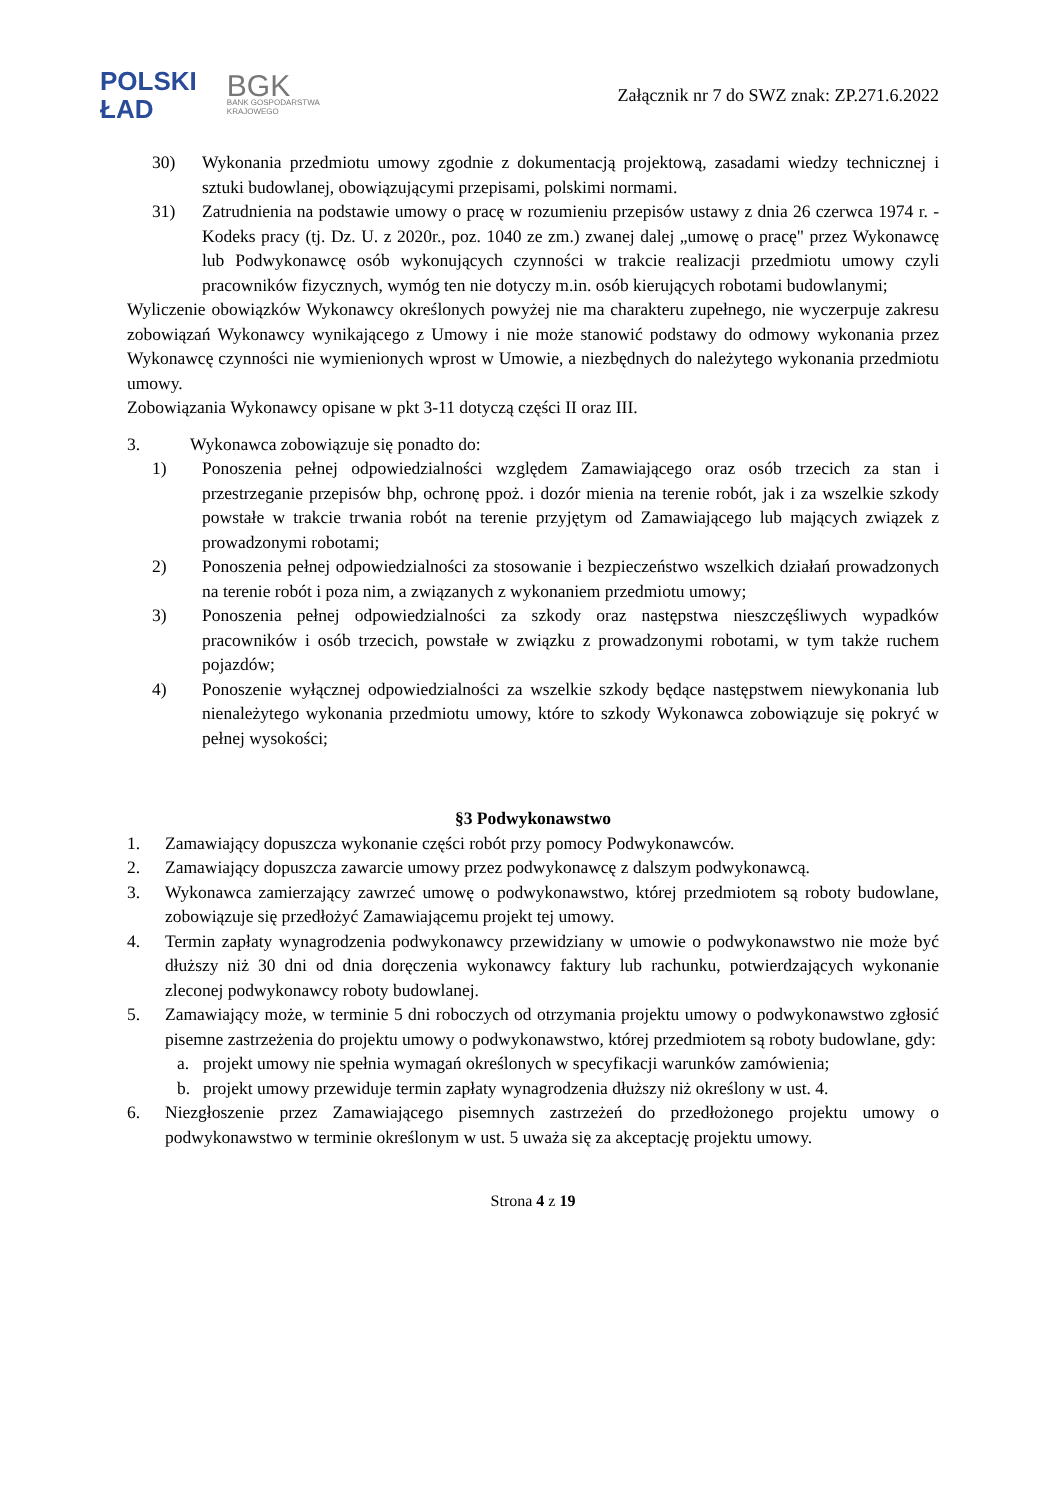POLSKI
ŁAD
BGK
BANK GOSPODARSTWA
KRAJOWEGO
Załącznik nr 7 do SWZ znak: ZP.271.6.2022
30) Wykonania przedmiotu umowy zgodnie z dokumentacją projektową, zasadami wiedzy technicznej i sztuki budowlanej, obowiązującymi przepisami, polskimi normami.
31) Zatrudnienia na podstawie umowy o pracę w rozumieniu przepisów ustawy z dnia 26 czerwca 1974 r. -Kodeks pracy (tj. Dz. U. z 2020r., poz. 1040 ze zm.) zwanej dalej „umowę o pracę" przez Wykonawcę lub Podwykonawcę osób wykonujących czynności w trakcie realizacji przedmiotu umowy czyli pracowników fizycznych, wymóg ten nie dotyczy m.in. osób kierujących robotami budowlanymi;
Wyliczenie obowiązków Wykonawcy określonych powyżej nie ma charakteru zupełnego, nie wyczerpuje zakresu zobowiązań Wykonawcy wynikającego z Umowy i nie może stanowić podstawy do odmowy wykonania przez Wykonawcę czynności nie wymienionych wprost w Umowie, a niezbędnych do należytego wykonania przedmiotu umowy.
Zobowiązania Wykonawcy opisane w pkt 3-11 dotyczą części II oraz III.
3. Wykonawca zobowiązuje się ponadto do:
1) Ponoszenia pełnej odpowiedzialności względem Zamawiającego oraz osób trzecich za stan i przestrzeganie przepisów bhp, ochronę ppoż. i dozór mienia na terenie robót, jak i za wszelkie szkody powstałe w trakcie trwania robót na terenie przyjętym od Zamawiającego lub mających związek z prowadzonymi robotami;
2) Ponoszenia pełnej odpowiedzialności za stosowanie i bezpieczeństwo wszelkich działań prowadzonych na terenie robót i poza nim, a związanych z wykonaniem przedmiotu umowy;
3) Ponoszenia pełnej odpowiedzialności za szkody oraz następstwa nieszczęśliwych wypadków pracowników i osób trzecich, powstałe w związku z prowadzonymi robotami, w tym także ruchem pojazdów;
4) Ponoszenie wyłącznej odpowiedzialności za wszelkie szkody będące następstwem niewykonania lub nienależytego wykonania przedmiotu umowy, które to szkody Wykonawca zobowiązuje się pokryć w pełnej wysokości;
§3 Podwykonawstwo
1. Zamawiający dopuszcza wykonanie części robót przy pomocy Podwykonawców.
2. Zamawiający dopuszcza zawarcie umowy przez podwykonawcę z dalszym podwykonawcą.
3. Wykonawca zamierzający zawrzeć umowę o podwykonawstwo, której przedmiotem są roboty budowlane, zobowiązuje się przedłożyć Zamawiającemu projekt tej umowy.
4. Termin zapłaty wynagrodzenia podwykonawcy przewidziany w umowie o podwykonawstwo nie może być dłuższy niż 30 dni od dnia doręczenia wykonawcy faktury lub rachunku, potwierdzających wykonanie zleconej podwykonawcy roboty budowlanej.
5. Zamawiający może, w terminie 5 dni roboczych od otrzymania projektu umowy o podwykonawstwo zgłosić pisemne zastrzeżenia do projektu umowy o podwykonawstwo, której przedmiotem są roboty budowlane, gdy:
a. projekt umowy nie spełnia wymagań określonych w specyfikacji warunków zamówienia;
b. projekt umowy przewiduje termin zapłaty wynagrodzenia dłuższy niż określony w ust. 4.
6. Niezgłoszenie przez Zamawiającego pisemnych zastrzeżeń do przedłożonego projektu umowy o podwykonawstwo w terminie określonym w ust. 5 uważa się za akceptację projektu umowy.
Strona 4 z 19